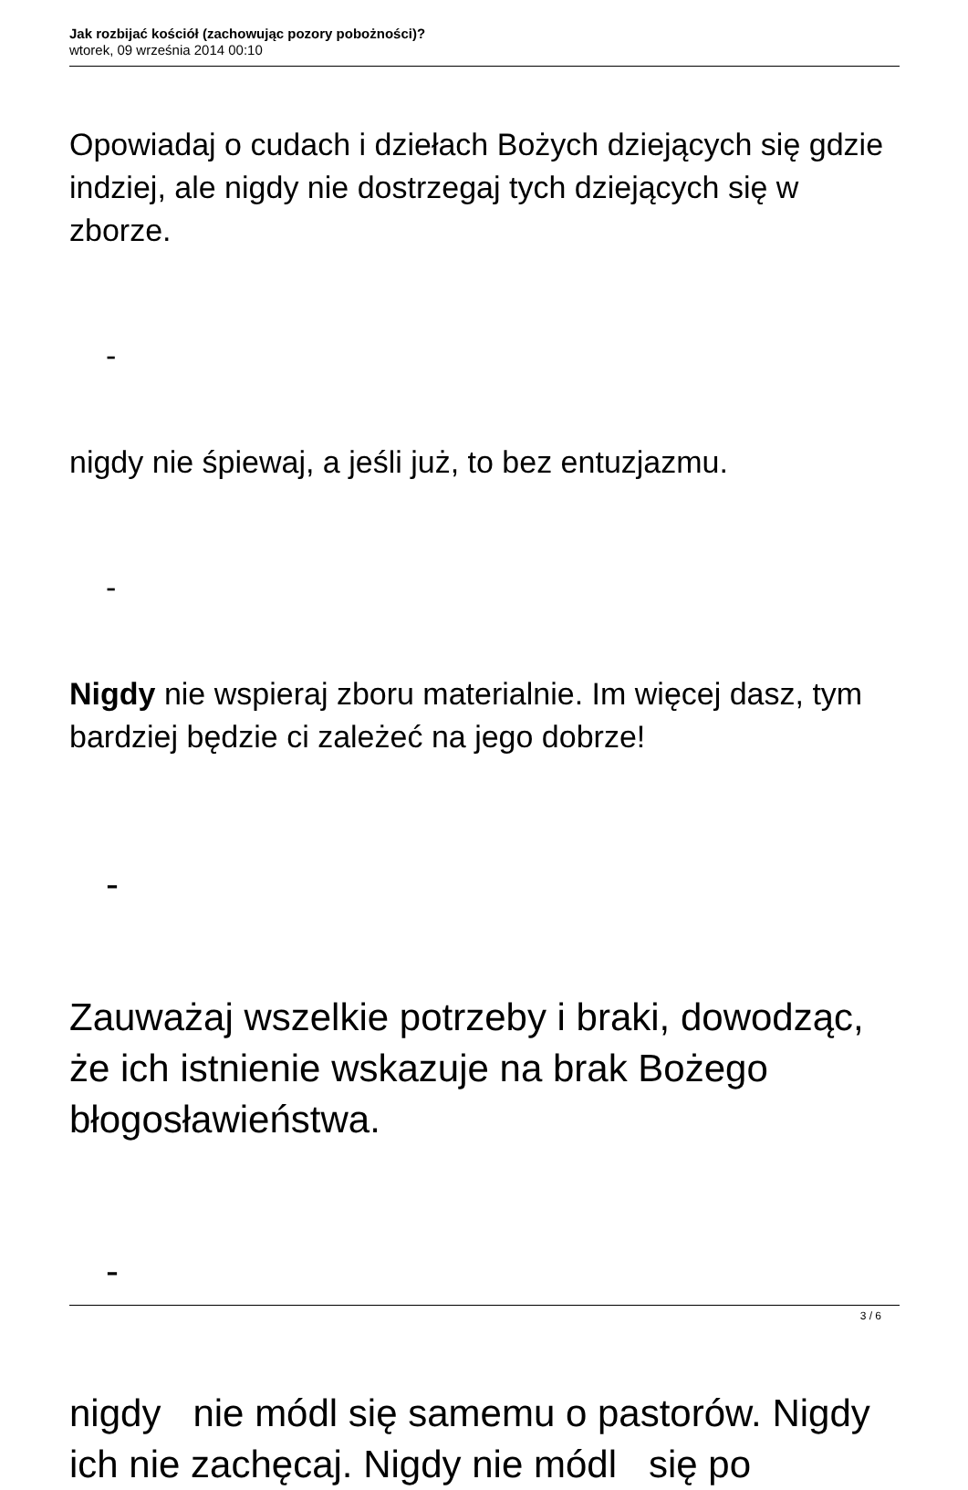Jak rozbijać kościół (zachowując pozory pobożności)?
wtorek, 09 września 2014 00:10
Opowiadaj o cudach i dziełach Bożych dziejących się gdzie indziej, ale nigdy nie dostrzegaj tych dziejących się w zborze.
-
nigdy nie śpiewaj, a jeśli już, to bez entuzjazmu.
-
Nigdy nie wspieraj zboru materialnie. Im więcej dasz, tym bardziej będzie ci zależeć na jego dobrze!
-
Zauważaj wszelkie potrzeby i braki, dowodząc, że ich istnienie wskazuje na brak Bożego błogosławieństwa.
-
nigdy nie módl się samemu o pastorów. Nigdy ich nie zachęcaj. Nigdy nie módl się po
3 / 6